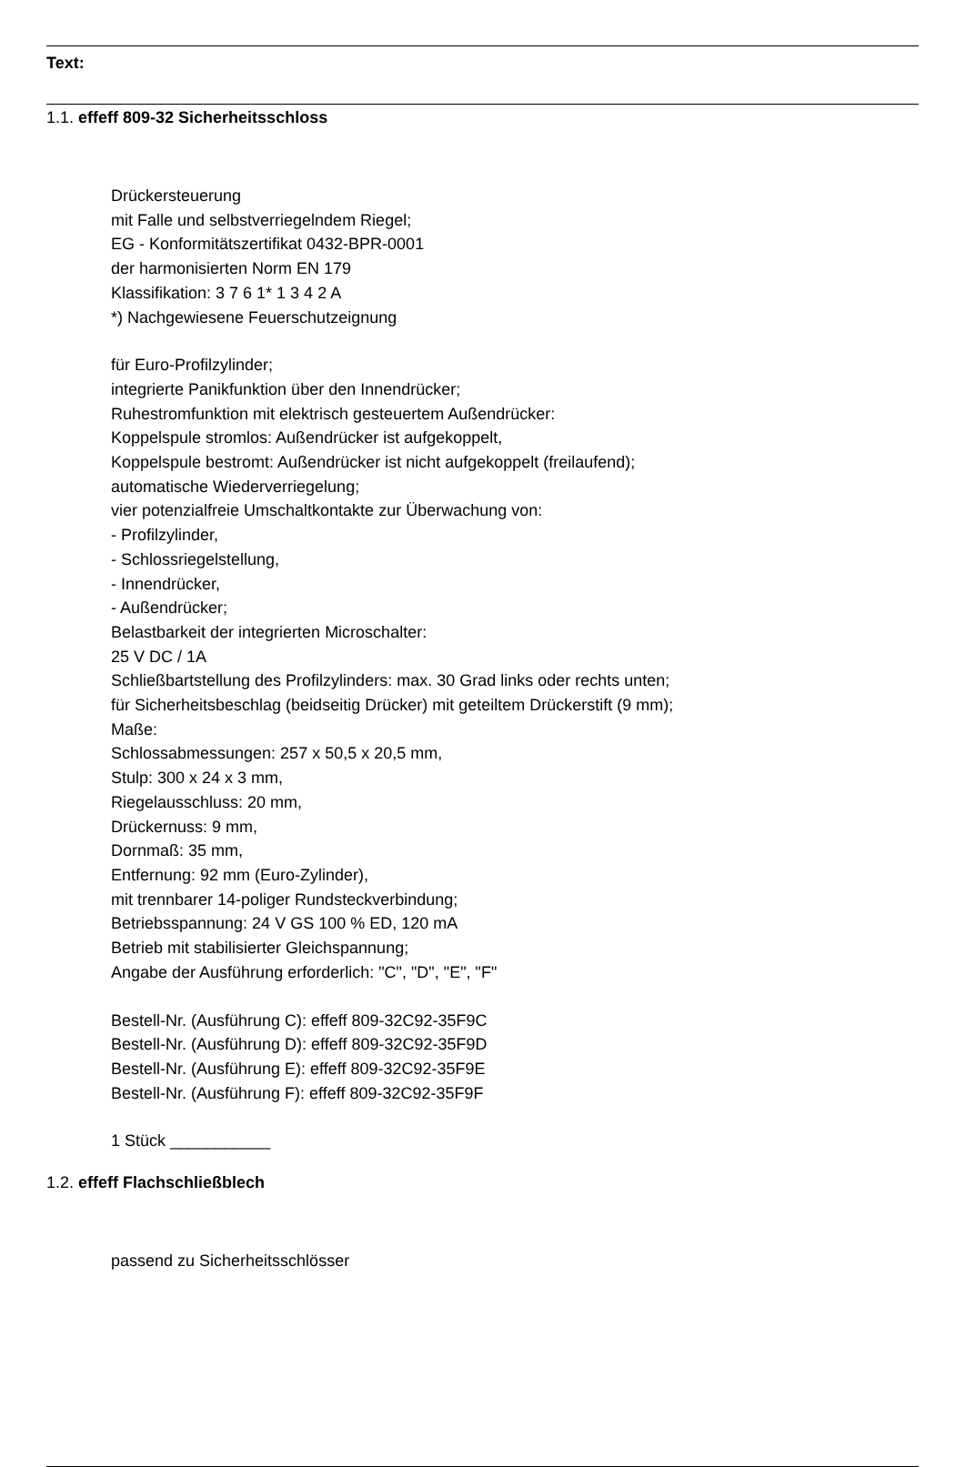Text:
1.1. effeff 809-32 Sicherheitsschloss
Drückersteuerung
mit Falle und selbstverriegelndem Riegel;
EG - Konformitätszertifikat 0432-BPR-0001
der harmonisierten Norm EN 179
Klassifikation: 3 7 6 1* 1 3 4 2 A
*) Nachgewiesene Feuerschutzeignung
für Euro-Profilzylinder;
integrierte Panikfunktion über den Innendrücker;
Ruhestromfunktion mit elektrisch gesteuertem Außendrücker:
Koppelspule stromlos: Außendrücker ist aufgekoppelt,
Koppelspule bestromt: Außendrücker ist nicht aufgekoppelt (freilaufend);
automatische Wiederverriegelung;
vier potenzialfreie Umschaltkontakte zur Überwachung von:
- Profilzylinder,
- Schlossriegelstellung,
- Innendrücker,
- Außendrücker;
Belastbarkeit der integrierten Microschalter:
25 V DC / 1A
Schließbartstellung des Profilzylinders: max. 30 Grad links oder rechts unten;
für Sicherheitsbeschlag (beidseitig Drücker) mit geteiltem Drückerstift (9 mm);
Maße:
Schlossabmessungen: 257 x 50,5 x 20,5 mm,
Stulp: 300 x 24 x 3 mm,
Riegelausschluss: 20 mm,
Drückernuss: 9 mm,
Dornmaß: 35 mm,
Entfernung: 92 mm (Euro-Zylinder),
mit trennbarer 14-poliger Rundsteckverbindung;
Betriebsspannung: 24 V GS 100 % ED, 120 mA
Betrieb mit stabilisierter Gleichspannung;
Angabe der Ausführung erforderlich: "C", "D", "E", "F"
Bestell-Nr. (Ausführung C): effeff 809-32C92-35F9C
Bestell-Nr. (Ausführung D): effeff 809-32C92-35F9D
Bestell-Nr. (Ausführung E): effeff 809-32C92-35F9E
Bestell-Nr. (Ausführung F): effeff 809-32C92-35F9F
1 Stück ___________
1.2. effeff Flachschließblech
passend zu Sicherheitsschlösser